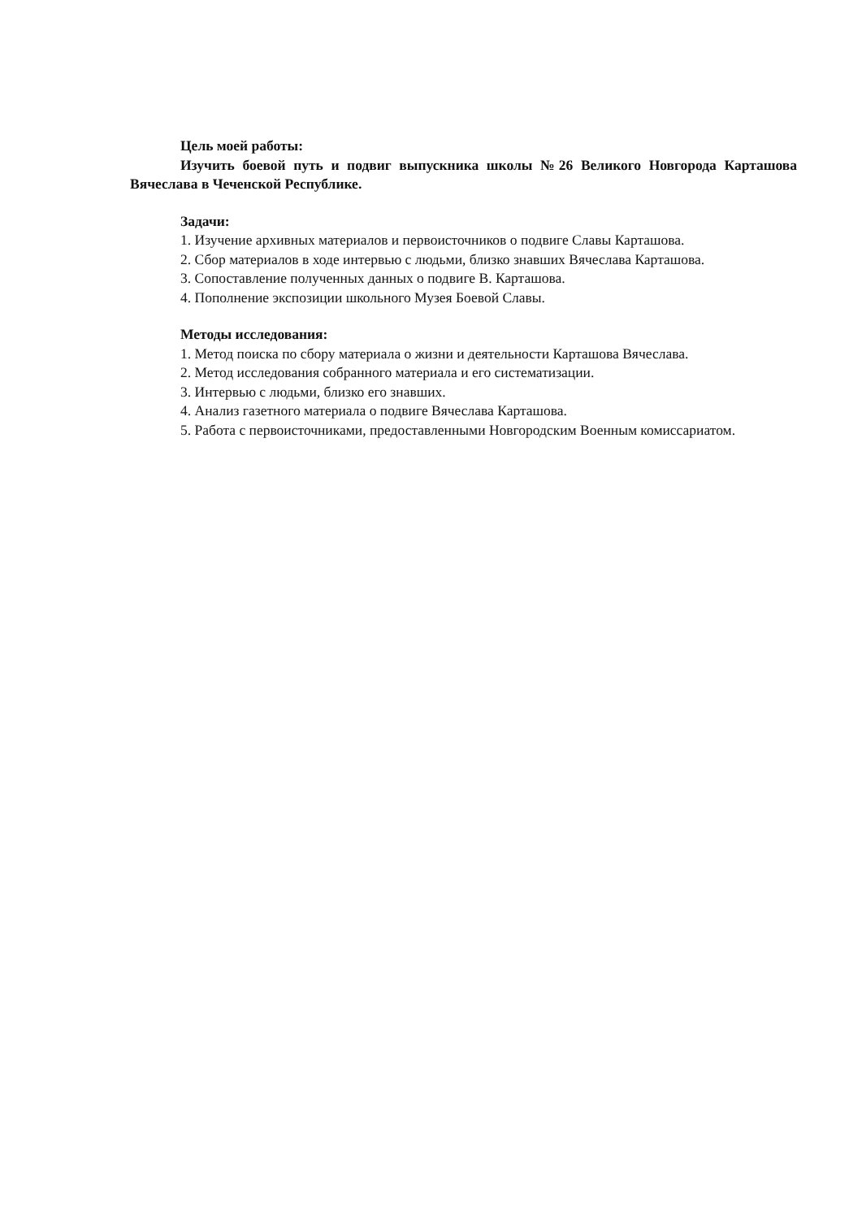Цель моей работы:
Изучить боевой путь и подвиг выпускника школы №26 Великого Новгорода Карташова Вячеслава в Чеченской Республике.
Задачи:
1. Изучение архивных материалов и первоисточников о подвиге Славы Карташова.
2. Сбор материалов в ходе интервью с людьми, близко знавших Вячеслава Карташова.
3. Сопоставление полученных данных о подвиге В. Карташова.
4. Пополнение экспозиции школьного Музея Боевой Славы.
Методы исследования:
1. Метод поиска по сбору материала о жизни и деятельности Карташова Вячеслава.
2. Метод исследования собранного материала и его систематизации.
3. Интервью с людьми, близко его знавших.
4. Анализ газетного материала о подвиге Вячеслава Карташова.
5. Работа с первоисточниками, предоставленными Новгородским Военным комиссариатом.